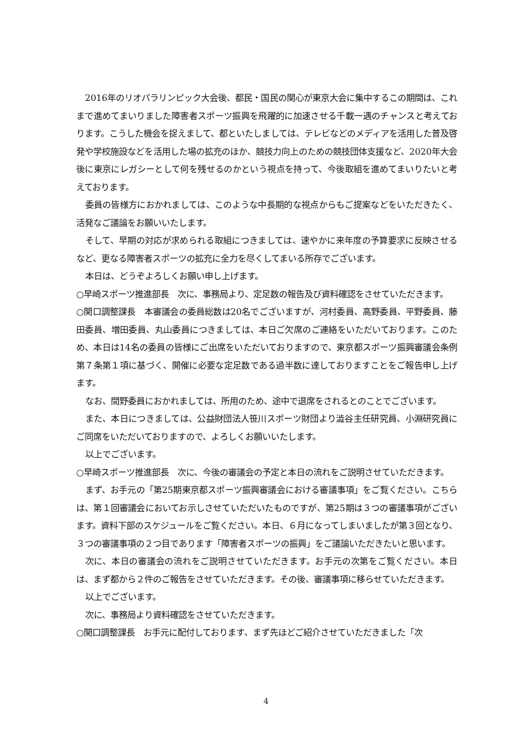2016年のリオパラリンピック大会後、都民・国民の関心が東京大会に集中するこの期間は、これまで進めてまいりました障害者スポーツ振興を飛躍的に加速させる千載一遇のチャンスと考えております。こうした機会を捉えまして、都といたしましては、テレビなどのメディアを活用した普及啓発や学校施設などを活用した場の拡充のほか、競技力向上のための競技団体支援など、2020年大会後に東京にレガシーとして何を残せるのかという視点を持って、今後取組を進めてまいりたいと考えております。
委員の皆様方におかれましては、このような中長期的な視点からもご提案などをいただきたく、活発なご議論をお願いいたします。
そして、早期の対応が求められる取組につきましては、速やかに来年度の予算要求に反映させるなど、更なる障害者スポーツの拡充に全力を尽くしてまいる所存でございます。
本日は、どうぞよろしくお願い申し上げます。
○早崎スポーツ推進部長　次に、事務局より、定足数の報告及び資料確認をさせていただきます。
○関口調整課長　本審議会の委員総数は20名でございますが、河村委員、高野委員、平野委員、藤田委員、増田委員、丸山委員につきましては、本日ご欠席のご連絡をいただいております。このため、本日は14名の委員の皆様にご出席をいただいておりますので、東京都スポーツ振興審議会条例第７条第１項に基づく、開催に必要な定足数である過半数に達しておりますことをご報告申し上げます。
なお、間野委員におかれましては、所用のため、途中で退席をされるとのことでございます。
また、本日につきましては、公益財団法人笹川スポーツ財団より澁谷主任研究員、小淵研究員にご同席をいただいておりますので、よろしくお願いいたします。
以上でございます。
○早崎スポーツ推進部長　次に、今後の審議会の予定と本日の流れをご説明させていただきます。
まず、お手元の「第25期東京都スポーツ振興審議会における審議事項」をご覧ください。こちらは、第１回審議会においてお示しさせていただいたものですが、第25期は３つの審議事項がございます。資料下部のスケジュールをご覧ください。本日、６月になってしまいましたが第３回となり、３つの審議事項の２つ目であります「障害者スポーツの振興」をご議論いただきたいと思います。
次に、本日の審議会の流れをご説明させていただきます。お手元の次第をご覧ください。本日は、まず都から２件のご報告をさせていただきます。その後、審議事項に移らせていただきます。
以上でございます。
次に、事務局より資料確認をさせていただきます。
○関口調整課長　お手元に配付しております、まず先ほどご紹介させていただきました「次
4